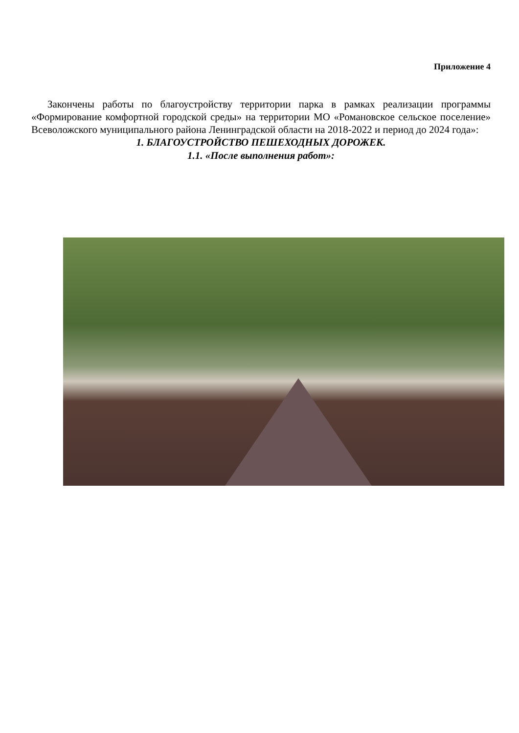Приложение 4
Закончены работы по благоустройству территории парка в рамках реализации программы «Формирование комфортной городской среды» на территории МО «Романовское сельское поселение» Всеволожского муниципального района Ленинградской области на 2018-2022 и период до 2024 года»:
1. БЛАГОУСТРОЙСТВО ПЕШЕХОДНЫХ ДОРОЖЕК.
1.1. «После выполнения работ»: